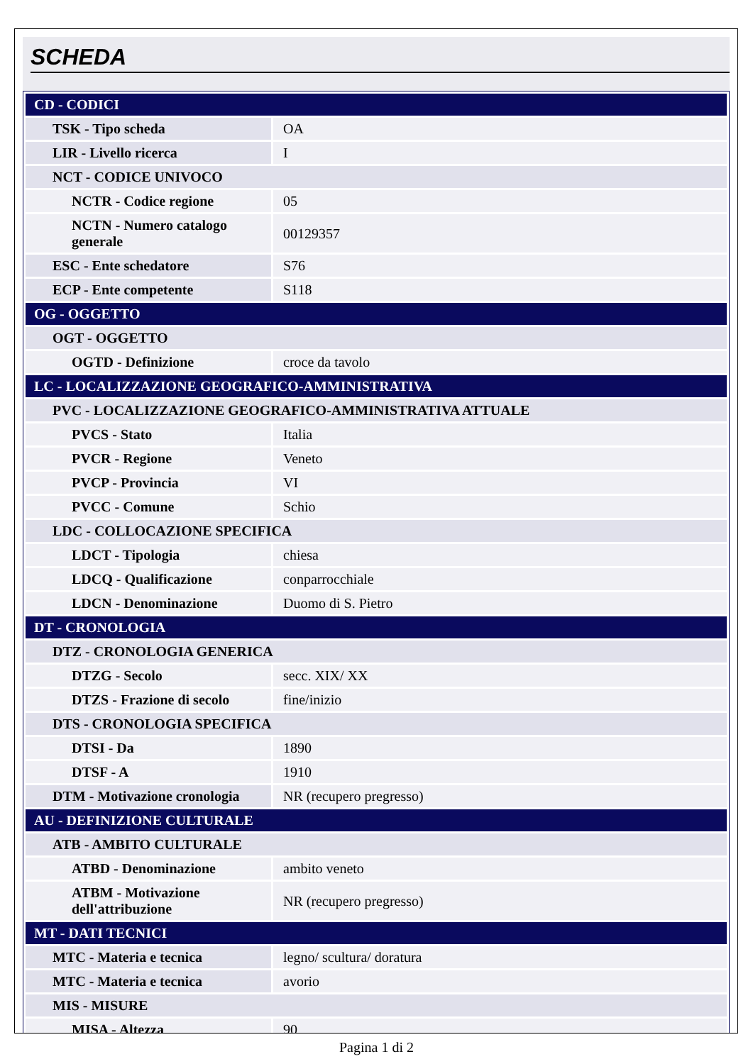SCHEDA
| CD - CODICI | |
| TSK - Tipo scheda | OA |
| LIR - Livello ricerca | I |
| NCT - CODICE UNIVOCO | |
| NCTR - Codice regione | 05 |
| NCTN - Numero catalogo generale | 00129357 |
| ESC - Ente schedatore | S76 |
| ECP - Ente competente | S118 |
| OG - OGGETTO | |
| OGT - OGGETTO | |
| OGTD - Definizione | croce da tavolo |
| LC - LOCALIZZAZIONE GEOGRAFICO-AMMINISTRATIVA | |
| PVC - LOCALIZZAZIONE GEOGRAFICO-AMMINISTRATIVA ATTUALE | |
| PVCS - Stato | Italia |
| PVCR - Regione | Veneto |
| PVCP - Provincia | VI |
| PVCC - Comune | Schio |
| LDC - COLLOCAZIONE SPECIFICA | |
| LDCT - Tipologia | chiesa |
| LDCQ - Qualificazione | conparrocchiale |
| LDCN - Denominazione | Duomo di S. Pietro |
| DT - CRONOLOGIA | |
| DTZ - CRONOLOGIA GENERICA | |
| DTZG - Secolo | secc. XIX/ XX |
| DTZS - Frazione di secolo | fine/inizio |
| DTS - CRONOLOGIA SPECIFICA | |
| DTSI - Da | 1890 |
| DTSF - A | 1910 |
| DTM - Motivazione cronologia | NR (recupero pregresso) |
| AU - DEFINIZIONE CULTURALE | |
| ATB - AMBITO CULTURALE | |
| ATBD - Denominazione | ambito veneto |
| ATBM - Motivazione dell'attribuzione | NR (recupero pregresso) |
| MT - DATI TECNICI | |
| MTC - Materia e tecnica | legno/ scultura/ doratura |
| MTC - Materia e tecnica | avorio |
| MIS - MISURE | |
| MISA - Altezza | 90 |
Pagina 1 di 2